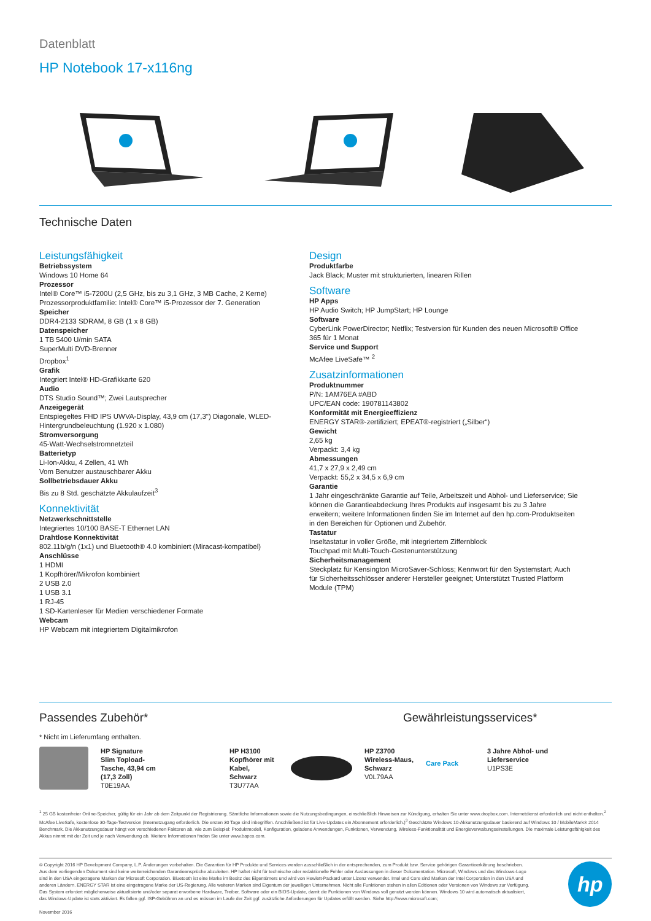Datenblatt
HP Notebook 17-x116ng
Technische Daten
Leistungsfähigkeit
Betriebssystem
Windows 10 Home 64
Prozessor
Intel® Core™ i5-7200U (2,5 GHz, bis zu 3,1 GHz, 3 MB Cache, 2 Kerne)
Prozessorproduktfamilie: Intel® Core™ i5-Prozessor der 7. Generation
Speicher
DDR4-2133 SDRAM, 8 GB (1 x 8 GB)
Datenspeicher
1 TB 5400 U/min SATA
SuperMulti DVD-Brenner
Dropbox<sup>1</sup>
Grafik
Integriert Intel® HD-Grafikkarte 620
Audio
DTS Studio Sound™; Zwei Lautsprecher
Anzeigegerät
Entspiegeltes FHD IPS UWVA-Display, 43,9 cm (17,3") Diagonale, WLED-Hintergrundbeleuchtung (1.920 x 1.080)
Stromversorgung
45-Watt-Wechselstromnetzteil
Batterietyp
Li-Ion-Akku, 4 Zellen, 41 Wh
Vom Benutzer austauschbarer Akku
Sollbetriebsdauer Akku
Bis zu 8 Std. geschätzte Akkulaufzeit<sup>3</sup>
Konnektivität
Netzwerkschnittstelle
Integriertes 10/100 BASE-T Ethernet LAN
Drahtlose Konnektivität
802.11b/g/n (1x1) und Bluetooth® 4.0 kombiniert (Miracast-kompatibel)
Anschlüsse
1 HDMI
1 Kopfhörer/Mikrofon kombiniert
2 USB 2.0
1 USB 3.1
1 RJ-45
1 SD-Kartenleser für Medien verschiedener Formate
Webcam
HP Webcam mit integriertem Digitalmikrofon
Design
Produktfarbe
Jack Black; Muster mit strukturierten, linearen Rillen
Software
HP Apps
HP Audio Switch; HP JumpStart; HP Lounge
Software
CyberLink PowerDirector; Netflix; Testversion für Kunden des neuen Microsoft® Office 365 für 1 Monat
Service und Support
McAfee LiveSafe™ <sup>2</sup>
Zusatzinformationen
Produktnummer
P/N: 1AM76EA #ABD
UPC/EAN code: 190781143802
Konformität mit Energieeffizienz
ENERGY STAR®-zertifiziert; EPEAT®-registriert („Silber“)
Gewicht
2,65 kg
Verpackt: 3,4 kg
Abmessungen
41,7 x 27,9 x 2,49 cm
Verpackt: 55,2 x 34,5 x 6,9 cm
Garantie
1 Jahr eingeschränkte Garantie auf Teile, Arbeitszeit und Abhol- und Lieferservice; Sie können die Garantieabdeckung Ihres Produkts auf insgesamt bis zu 3 Jahre erweitern; weitere Informationen finden Sie im Internet auf den hp.com-Produktseiten in den Bereichen für Optionen und Zubehör.
Tastatur
Inseltastatur in voller Größe, mit integriertem Ziffernblock
Touchpad mit Multi-Touch-Gestenunterstützung
Sicherheitsmanagement
Steckplatz für Kensington MicroSaver-Schloss; Kennwort für den Systemstart; Auch für Sicherheitsschlösser anderer Hersteller geeignet; Unterstützt Trusted Platform Module (TPM)
Passendes Zubehör* Gewährleistungsservices*
* Nicht im Lieferumfang enthalten.
HP Signature Slim Topload-Tasche, 43,94 cm (17,3 Zoll)
T0E19AA
HP H3100 Kopfhörer mit Kabel, Schwarz
T3U77AA
HP Z3700 Wireless-Maus, Schwarz
V0L79AA
Care Pack
3 Jahre Abhol- und Lieferservice
U1PS3E
<sup>1</sup> 25 GB kostenfreier Online-Speicher, gültig für ein Jahr ab dem Zeitpunkt der Registrierung. Sämtliche Informationen sowie die Nutzungsbedingungen, einschließlich Hinweisen zur Kündigung, erhalten Sie unter www.dropbox.com. Internetdienst erforderlich und nicht enthalten.<sup>2</sup> McAfee LiveSafe, kostenlose 30-Tage-Testversion (Internetzugang erforderlich. Die ersten 30 Tage sind inbegriffen. Anschließend ist für Live-Updates ein Abonnement erforderlich.)<sup>3</sup> Geschätzte Windows 10-Akkunutzungsdauer basierend auf Windows 10 / MobileMark® 2014 Benchmark. Die Akkunutzungsdauer hängt von verschiedenen Faktoren ab, wie zum Beispiel: Produktmodell, Konfiguration, geladene Anwendungen, Funktionen, Verwendung, Wireless-Funktionalität und Energieverwaltungseinstellungen. Die maximale Leistungsfähigkeit des Akkus nimmt mit der Zeit und je nach Verwendung ab. Weitere Informationen finden Sie unter www.bapco.com.
© Copyright 2016 HP Development Company, L.P. Änderungen vorbehalten. Die Garantien für HP Produkte und Services werden ausschließlich in der entsprechenden, zum Produkt bzw. Service gehörigen Garantieerklärung beschrieben. Aus dem vorliegenden Dokument sind keine weiterreichenden Garantieansprüche abzuleiten. HP haftet nicht für technische oder redaktionelle Fehler oder Auslassungen in dieser Dokumentation. Microsoft, Windows und das Windows-Logo sind in den USA eingetragene Marken der Microsoft Corporation. Bluetooth ist eine Marke im Besitz des Eigentümers und wird von Hewlett-Packard unter Lizenz verwendet. Intel und Core sind Marken der Intel Corporation in den USA und anderen Ländern. ENERGY STAR ist eine eingetragene Marke der US-Regierung. Alle weiteren Marken sind Eigentum der jeweiligen Unternehmen. Nicht alle Funktionen stehen in allen Editionen oder Versionen von Windows zur Verfügung. Das System erfordert möglicherweise aktualisierte und/oder separat erworbene Hardware, Treiber, Software oder ein BIOS-Update, damit die Funktionen von Windows voll genutzt werden können. Windows 10 wird automatisch aktualisiert, das Windows-Update ist stets aktiviert. Es fallen ggf. ISP-Gebühren an und es müssen im Laufe der Zeit ggf. zusätzliche Anforderungen für Updates erfüllt werden. Siehe http://www.microsoft.com;
November 2016
hp